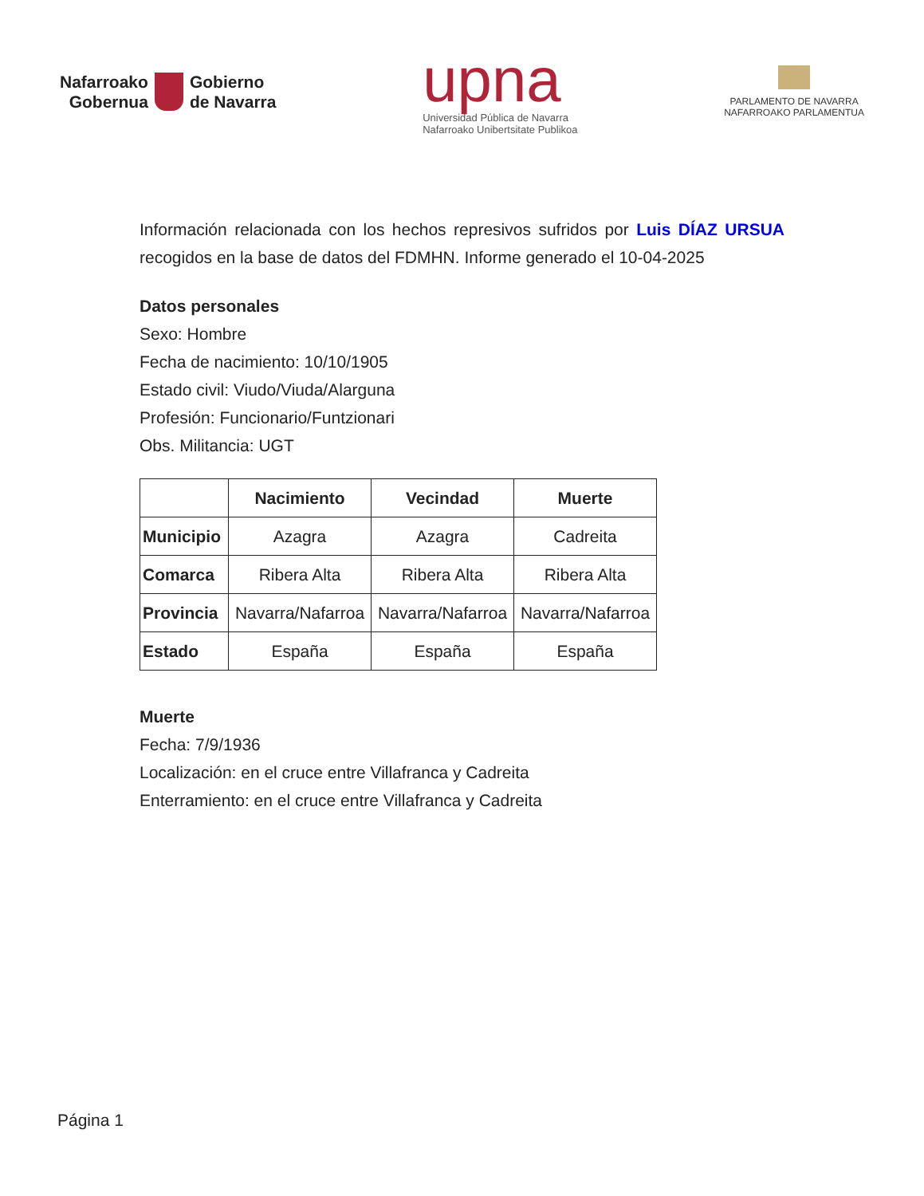Nafarroako
Gobernua
Gobierno
de Navarra
upna
Universidad Pública de Navarra
Nafarroako Unibertsitate Publikoa
PARLAMENTO DE NAVARRA
NAFARROAKO PARLAMENTUA
Información relacionada con los hechos represivos sufridos por Luis DÍAZ URSUA recogidos en la base de datos del FDMHN. Informe generado el 10-04-2025
Datos personales
Sexo: Hombre
Fecha de nacimiento: 10/10/1905
Estado civil: Viudo/Viuda/Alarguna
Profesión: Funcionario/Funtzionari
Obs. Militancia: UGT
| | Nacimiento | Vecindad | Muerte |
| --- | --- | --- | --- |
| Municipio | Azagra | Azagra | Cadreita |
| Comarca | Ribera Alta | Ribera Alta | Ribera Alta |
| Provincia | Navarra/Nafarroa | Navarra/Nafarroa | Navarra/Nafarroa |
| Estado | España | España | España |
Muerte
Fecha: 7/9/1936
Localización: en el cruce entre Villafranca y Cadreita
Enterramiento: en el cruce entre Villafranca y Cadreita
Página 1